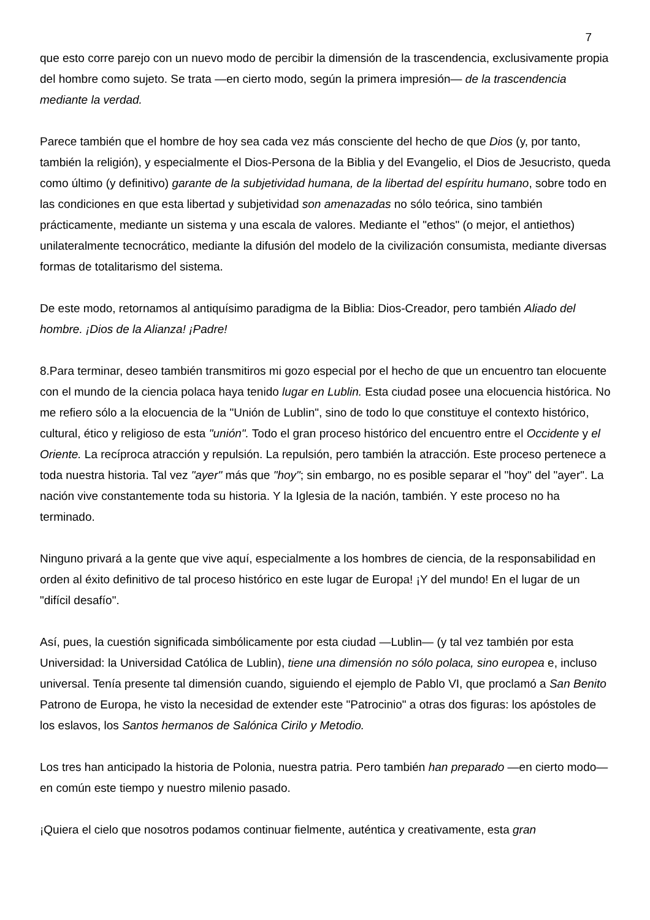7
que esto corre parejo con un nuevo modo de percibir la dimensión de la trascendencia, exclusivamente propia del hombre como sujeto. Se trata —en cierto modo, según la primera impresión— de la trascendencia mediante la verdad.
Parece también que el hombre de hoy sea cada vez más consciente del hecho de que Dios (y, por tanto, también la religión), y especialmente el Dios-Persona de la Biblia y del Evangelio, el Dios de Jesucristo, queda como último (y definitivo) garante de la subjetividad humana, de la libertad del espíritu humano, sobre todo en las condiciones en que esta libertad y subjetividad son amenazadas no sólo teórica, sino también prácticamente, mediante un sistema y una escala de valores. Mediante el "ethos" (o mejor, el antiethos) unilateralmente tecnocrático, mediante la difusión del modelo de la civilización consumista, mediante diversas formas de totalitarismo del sistema.
De este modo, retornamos al antiquísimo paradigma de la Biblia: Dios-Creador, pero también Aliado del hombre. ¡Dios de la Alianza! ¡Padre!
8.Para terminar, deseo también transmitiros mi gozo especial por el hecho de que un encuentro tan elocuente con el mundo de la ciencia polaca haya tenido lugar en Lublin. Esta ciudad posee una elocuencia histórica. No me refiero sólo a la elocuencia de la "Unión de Lublin", sino de todo lo que constituye el contexto histórico, cultural, ético y religioso de esta "unión". Todo el gran proceso histórico del encuentro entre el Occidente y el Oriente. La recíproca atracción y repulsión. La repulsión, pero también la atracción. Este proceso pertenece a toda nuestra historia. Tal vez "ayer" más que "hoy"; sin embargo, no es posible separar el "hoy" del "ayer". La nación vive constantemente toda su historia. Y la Iglesia de la nación, también. Y este proceso no ha terminado.
Ninguno privará a la gente que vive aquí, especialmente a los hombres de ciencia, de la responsabilidad en orden al éxito definitivo de tal proceso histórico en este lugar de Europa! ¡Y del mundo! En el lugar de un "difícil desafío".
Así, pues, la cuestión significada simbólicamente por esta ciudad —Lublin— (y tal vez también por esta Universidad: la Universidad Católica de Lublin), tiene una dimensión no sólo polaca, sino europea e, incluso universal. Tenía presente tal dimensión cuando, siguiendo el ejemplo de Pablo VI, que proclamó a San Benito Patrono de Europa, he visto la necesidad de extender este "Patrocinio" a otras dos figuras: los apóstoles de los eslavos, los Santos hermanos de Salónica Cirilo y Metodio.
Los tres han anticipado la historia de Polonia, nuestra patria. Pero también han preparado —en cierto modo— en común este tiempo y nuestro milenio pasado.
¡Quiera el cielo que nosotros podamos continuar fielmente, auténtica y creativamente, esta gran